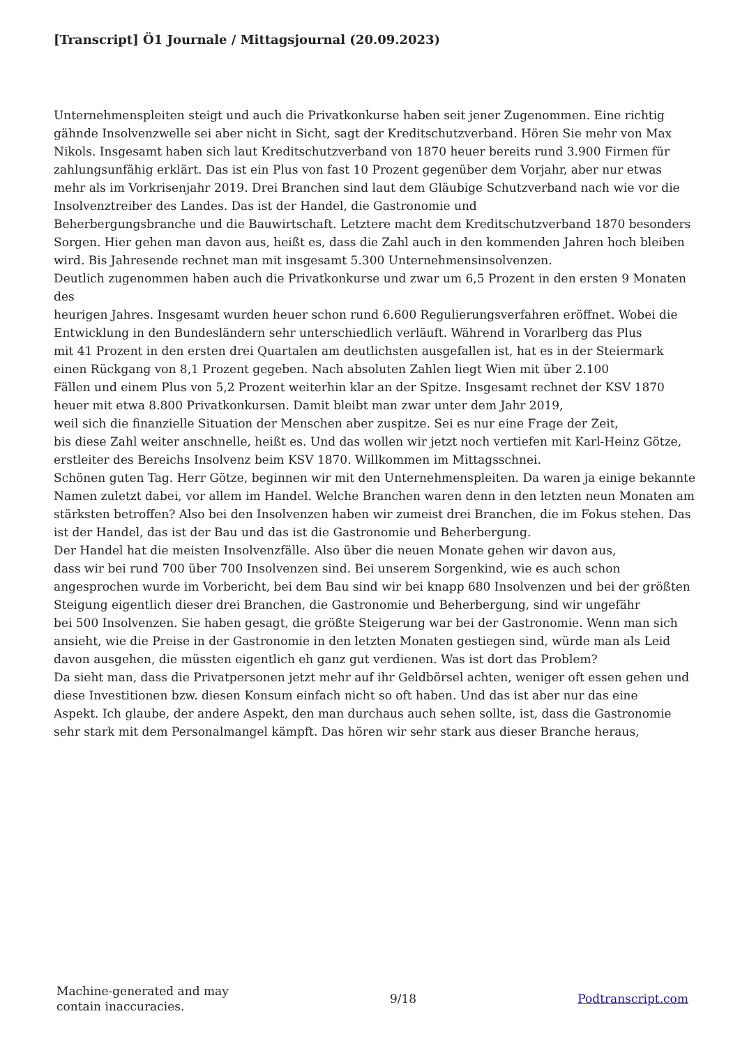[Transcript] Ö1 Journale / Mittagsjournal (20.09.2023)
Unternehmenspleiten steigt und auch die Privatkonkurse haben seit jener Zugenommen. Eine richtig gähnde Insolvenzwelle sei aber nicht in Sicht, sagt der Kreditschutzverband. Hören Sie mehr von Max Nikols. Insgesamt haben sich laut Kreditschutzverband von 1870 heuer bereits rund 3.900 Firmen für zahlungsunfähig erklärt. Das ist ein Plus von fast 10 Prozent gegenüber dem Vorjahr, aber nur etwas mehr als im Vorkrisenjahr 2019. Drei Branchen sind laut dem Gläubige Schutzverband nach wie vor die Insolvenztreiber des Landes. Das ist der Handel, die Gastronomie und
Beherbergungsbranche und die Bauwirtschaft. Letztere macht dem Kreditschutzverband 1870 besonders Sorgen. Hier gehen man davon aus, heißt es, dass die Zahl auch in den kommenden Jahren hoch bleiben wird. Bis Jahresende rechnet man mit insgesamt 5.300 Unternehmensinsolvenzen.
Deutlich zugenommen haben auch die Privatkonkurse und zwar um 6,5 Prozent in den ersten 9 Monaten des
heurigen Jahres. Insgesamt wurden heuer schon rund 6.600 Regulierungsverfahren eröffnet. Wobei die Entwicklung in den Bundesländern sehr unterschiedlich verläuft. Während in Vorarlberg das Plus
mit 41 Prozent in den ersten drei Quartalen am deutlichsten ausgefallen ist, hat es in der Steiermark einen Rückgang von 8,1 Prozent gegeben. Nach absoluten Zahlen liegt Wien mit über 2.100
Fällen und einem Plus von 5,2 Prozent weiterhin klar an der Spitze. Insgesamt rechnet der KSV 1870 heuer mit etwa 8.800 Privatkonkursen. Damit bleibt man zwar unter dem Jahr 2019,
weil sich die finanzielle Situation der Menschen aber zuspitze. Sei es nur eine Frage der Zeit,
bis diese Zahl weiter anschnelle, heißt es. Und das wollen wir jetzt noch vertiefen mit Karl-Heinz Götze, erstleiter des Bereichs Insolvenz beim KSV 1870. Willkommen im Mittagsschnei.
Schönen guten Tag. Herr Götze, beginnen wir mit den Unternehmenspleiten. Da waren ja einige bekannte Namen zuletzt dabei, vor allem im Handel. Welche Branchen waren denn in den letzten neun Monaten am stärksten betroffen? Also bei den Insolvenzen haben wir zumeist drei Branchen, die im Fokus stehen. Das ist der Handel, das ist der Bau und das ist die Gastronomie und Beherbergung.
Der Handel hat die meisten Insolvenzfälle. Also über die neuen Monate gehen wir davon aus,
dass wir bei rund 700 über 700 Insolvenzen sind. Bei unserem Sorgenkind, wie es auch schon angesprochen wurde im Vorbericht, bei dem Bau sind wir bei knapp 680 Insolvenzen und bei der größten Steigung eigentlich dieser drei Branchen, die Gastronomie und Beherbergung, sind wir ungefähr
bei 500 Insolvenzen. Sie haben gesagt, die größte Steigerung war bei der Gastronomie. Wenn man sich
ansieht, wie die Preise in der Gastronomie in den letzten Monaten gestiegen sind, würde man als Leid davon ausgehen, die müssten eigentlich eh ganz gut verdienen. Was ist dort das Problem?
Da sieht man, dass die Privatpersonen jetzt mehr auf ihr Geldbörsel achten, weniger oft essen gehen und diese Investitionen bzw. diesen Konsum einfach nicht so oft haben. Und das ist aber nur das eine
Aspekt. Ich glaube, der andere Aspekt, den man durchaus auch sehen sollte, ist, dass die Gastronomie
sehr stark mit dem Personalmangel kämpft. Das hören wir sehr stark aus dieser Branche heraus,
Machine-generated and may
contain inaccuracies.
9/18 Podtranscript.com